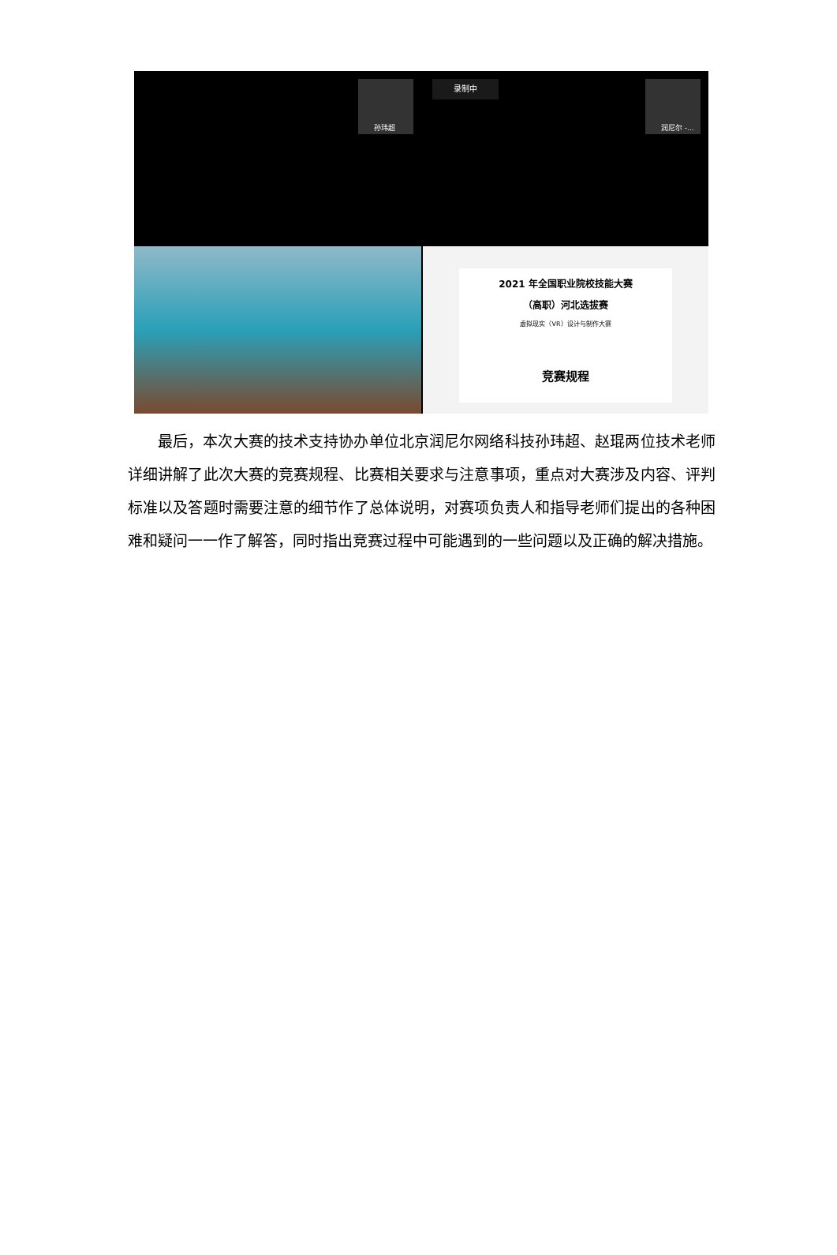孙玮超 录制中 润尼尔 -...
2021 年全国职业院校技能大赛
（高职）河北选拔赛
虚拟现实（VR）设计与制作大赛
竞赛规程
最后，本次大赛的技术支持协办单位北京润尼尔网络科技孙玮超、赵琨两位技术老师详细讲解了此次大赛的竞赛规程、比赛相关要求与注意事项，重点对大赛涉及内容、评判标准以及答题时需要注意的细节作了总体说明，对赛项负责人和指导老师们提出的各种困难和疑问一一作了解答，同时指出竞赛过程中可能遇到的一些问题以及正确的解决措施。